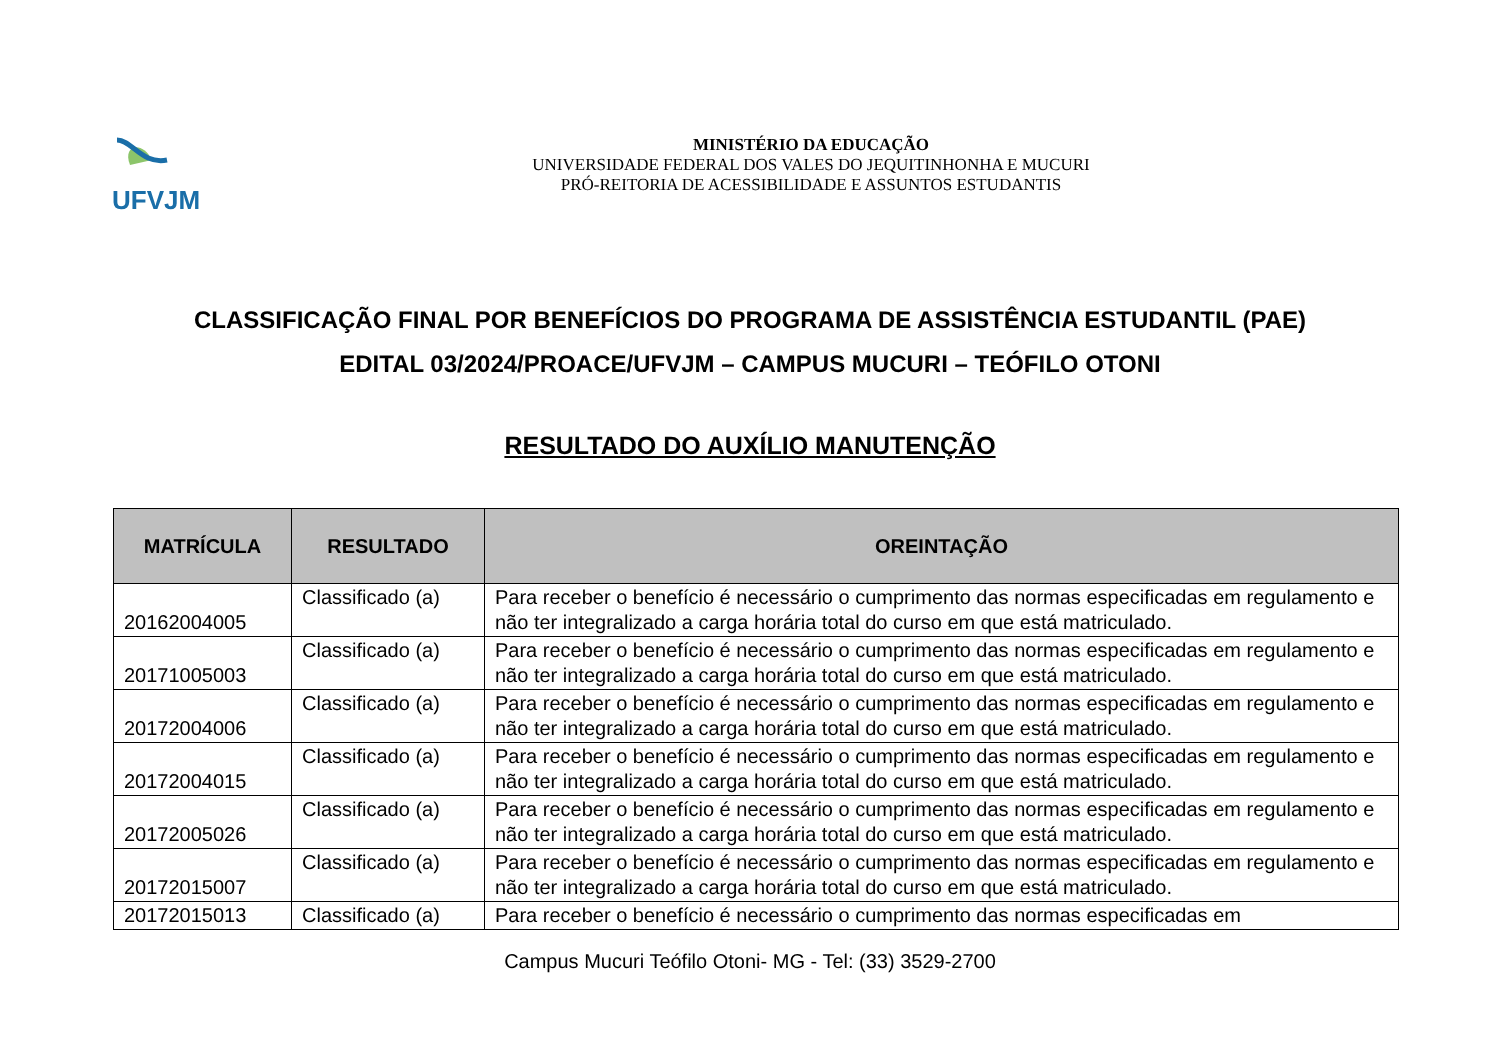UFVJM
MINISTÉRIO DA EDUCAÇÃO
UNIVERSIDADE FEDERAL DOS VALES DO JEQUITINHONHA E MUCURI
PRÓ-REITORIA DE ACESSIBILIDADE E ASSUNTOS ESTUDANTIS
CLASSIFICAÇÃO FINAL POR BENEFÍCIOS DO PROGRAMA DE ASSISTÊNCIA ESTUDANTIL (PAE)
EDITAL 03/2024/PROACE/UFVJM – CAMPUS MUCURI – TEÓFILO OTONI
RESULTADO DO AUXÍLIO MANUTENÇÃO
| MATRÍCULA | RESULTADO | OREINTAÇÃO |
| --- | --- | --- |
| 20162004005 | Classificado (a) | Para receber o benefício é necessário o cumprimento das normas especificadas em regulamento e não ter integralizado a carga horária total do curso em que está matriculado. |
| 20171005003 | Classificado (a) | Para receber o benefício é necessário o cumprimento das normas especificadas em regulamento e não ter integralizado a carga horária total do curso em que está matriculado. |
| 20172004006 | Classificado (a) | Para receber o benefício é necessário o cumprimento das normas especificadas em regulamento e não ter integralizado a carga horária total do curso em que está matriculado. |
| 20172004015 | Classificado (a) | Para receber o benefício é necessário o cumprimento das normas especificadas em regulamento e não ter integralizado a carga horária total do curso em que está matriculado. |
| 20172005026 | Classificado (a) | Para receber o benefício é necessário o cumprimento das normas especificadas em regulamento e não ter integralizado a carga horária total do curso em que está matriculado. |
| 20172015007 | Classificado (a) | Para receber o benefício é necessário o cumprimento das normas especificadas em regulamento e não ter integralizado a carga horária total do curso em que está matriculado. |
| 20172015013 | Classificado (a) | Para receber o benefício é necessário o cumprimento das normas especificadas em |
Campus Mucuri Teófilo Otoni- MG - Tel: (33) 3529-2700